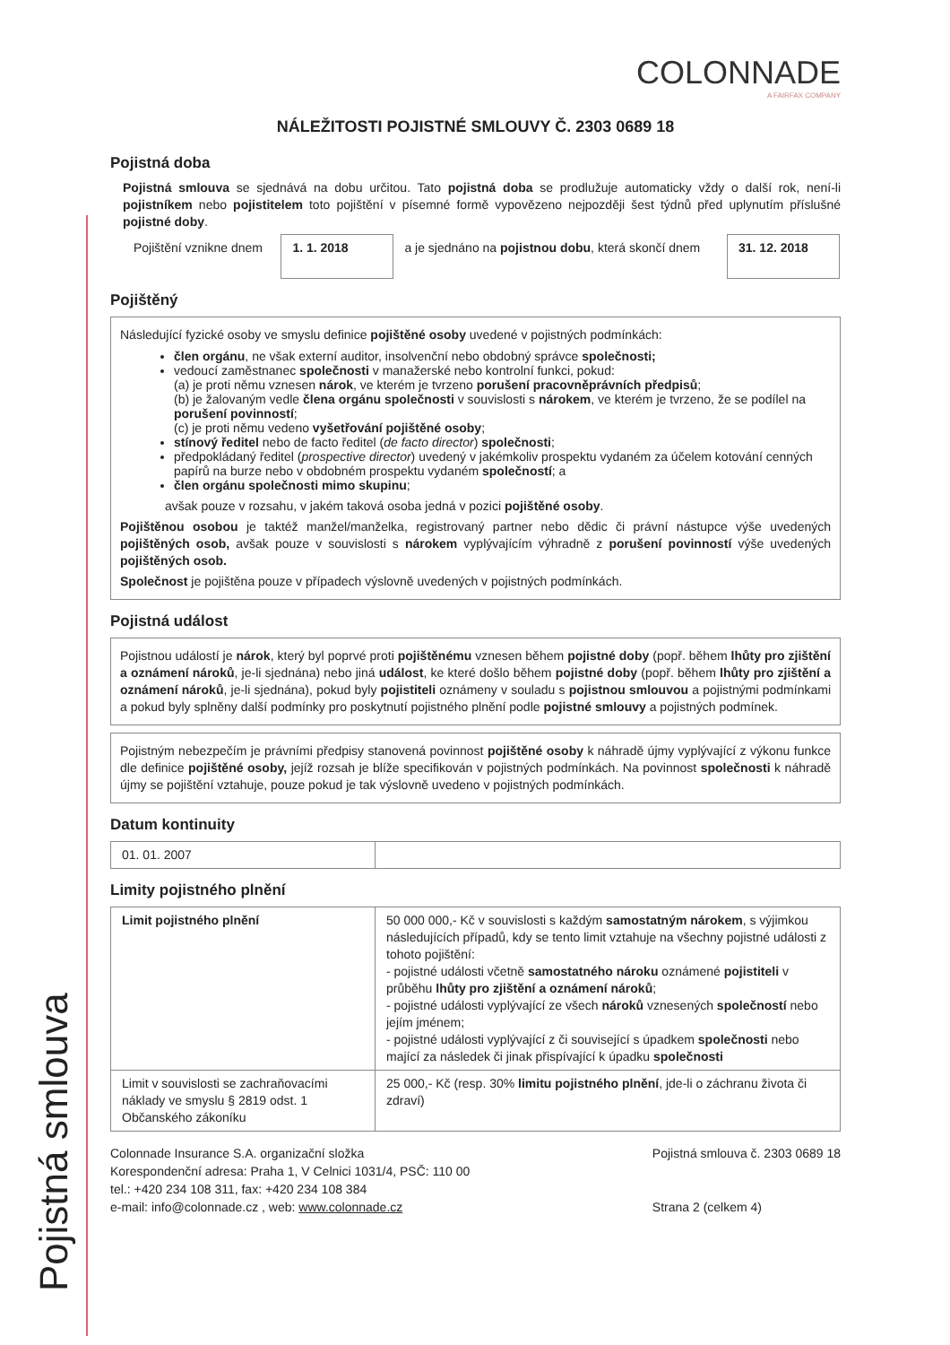Pojistná smlouva
COLONNADE
A FAIRFAX COMPANY
NÁLEŽITOSTI POJISTNÉ SMLOUVY Č. 2303 0689 18
Pojistná doba
Pojistná smlouva se sjednává na dobu určitou. Tato pojistná doba se prodlužuje automaticky vždy o další rok, není-li pojistníkem nebo pojistitelem toto pojištění v písemné formě vypovězeno nejpozději šest týdnů před uplynutím příslušné pojistné doby.
| Pojištění vznikne dnem | 1. 1. 2018 | a je sjednáno na pojistnou dobu , která skončí dnem | 31. 12. 2018 |
Pojištěný
Následující fyzické osoby ve smyslu definice pojištěné osoby uvedené v pojistných podmínkách:
člen orgánu, ne však externí auditor, insolvenční nebo obdobný správce společnosti;
vedoucí zaměstnanec společnosti v manažerské nebo kontrolní funkci, pokud:
(a) je proti němu vznesen nárok, ve kterém je tvrzeno porušení pracovněprávních předpisů;
(b) je žalovaným vedle člena orgánu společnosti v souvislosti s nárokem, ve kterém je tvrzeno, že se podílel na porušení povinností;
(c) je proti němu vedeno vyšetřování pojištěné osoby;
stínový ředitel nebo de facto ředitel (de facto director) společnosti;
předpokládaný ředitel (prospective director) uvedený v jakémkoliv prospektu vydaném za účelem kotování cenných papírů na burze nebo v obdobném prospektu vydaném společností; a
člen orgánu společnosti mimo skupinu;
avšak pouze v rozsahu, v jakém taková osoba jedná v pozici pojištěné osoby.
Pojištěnou osobou je taktéž manžel/manželka, registrovaný partner nebo dědic či právní nástupce výše uvedených pojištěných osob, avšak pouze v souvislosti s nárokem vyplývajícím výhradně z porušení povinností výše uvedených pojištěných osob.
Společnost je pojištěna pouze v případech výslovně uvedených v pojistných podmínkách.
Pojistná událost
Pojistnou událostí je nárok, který byl poprvé proti pojištěnému vznesen během pojistné doby (popř. během lhůty pro zjištění a oznámení nároků, je-li sjednána) nebo jiná událost, ke které došlo během pojistné doby (popř. během lhůty pro zjištění a oznámení nároků, je-li sjednána), pokud byly pojistiteli oznámeny v souladu s pojistnou smlouvou a pojistnými podmínkami a pokud byly splněny další podmínky pro poskytnutí pojistného plnění podle pojistné smlouvy a pojistných podmínek.
Pojistným nebezpečím je právními předpisy stanovená povinnost pojištěné osoby k náhradě újmy vyplývající z výkonu funkce dle definice pojištěné osoby, jejíž rozsah je blíže specifikován v pojistných podmínkách. Na povinnost společnosti k náhradě újmy se pojištění vztahuje, pouze pokud je tak výslovně uvedeno v pojistných podmínkách.
Datum kontinuity
| 01. 01. 2007 | |
Limity pojistného plnění
| Limit pojistného plnění | 50 000 000,- Kč v souvislosti s každým samostatným nárokem , s výjimkou následujících případů, kdy se tento limit vztahuje na všechny pojistné události z tohoto pojištění: - pojistné události včetně samostatného nároku oznámené pojistiteli v průběhu lhůty pro zjištění a oznámení nároků ; - pojistné události vyplývající ze všech nároků vznesených společností nebo jejím jménem; - pojistné události vyplývající z či související s úpadkem společnosti nebo mající za následek či jinak přispívající k úpadku společnosti |
| Limit v souvislosti se zachraňovacími náklady ve smyslu § 2819 odst. 1 Občanského zákoníku | 25 000,- Kč (resp. 30% limitu pojistného plnění , jde-li o záchranu života či zdraví) |
Colonnade Insurance S.A. organizační složka
Korespondenční adresa: Praha 1, V Celnici 1031/4, PSČ: 110 00
tel.: +420 234 108 311, fax: +420 234 108 384
e-mail: info@colonnade.cz , web: www.colonnade.cz
Pojistná smlouva č. 2303 0689 18
Strana 2 (celkem 4)